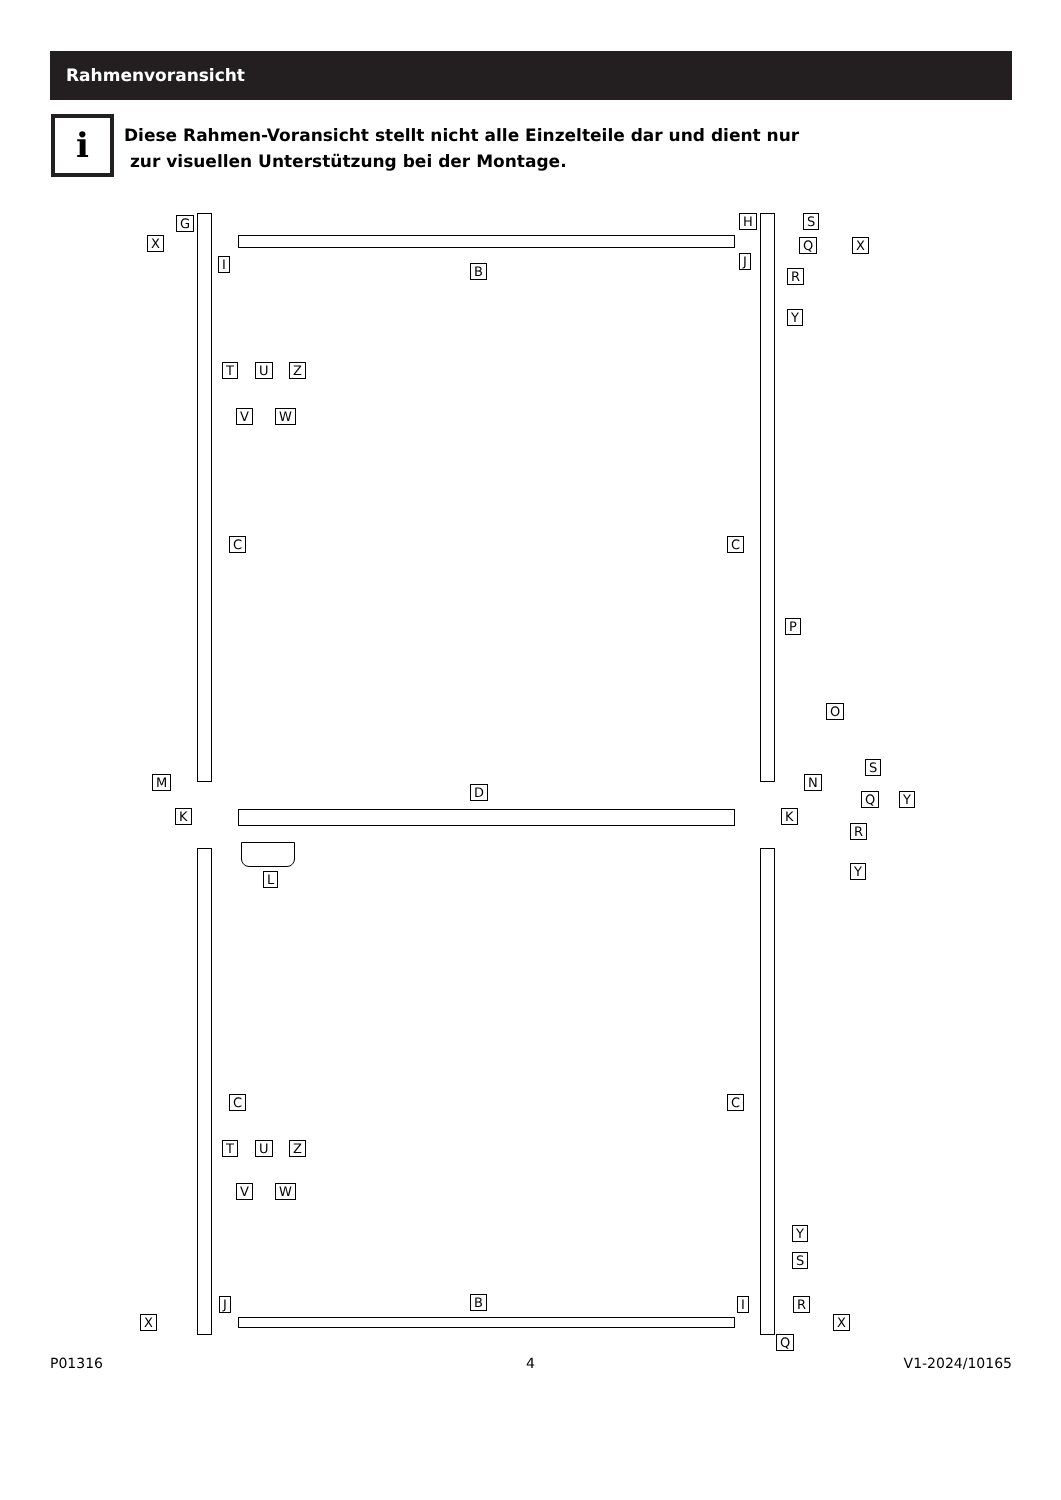Rahmenvoransicht
i
Diese Rahmen-Voransicht stellt nicht alle Einzelteile dar und dient nur
zur visuellen Unterstützung bei der Montage.
G
X
I B
H
J
S
Q X
R
Y
T U Z
V W
C C
P
O
S
M N
D Q Y
K K
R
Y
L
C C
T U Z
V W
Y
S
J B I R
X X
Q
P01316 4 V1-2024/10165